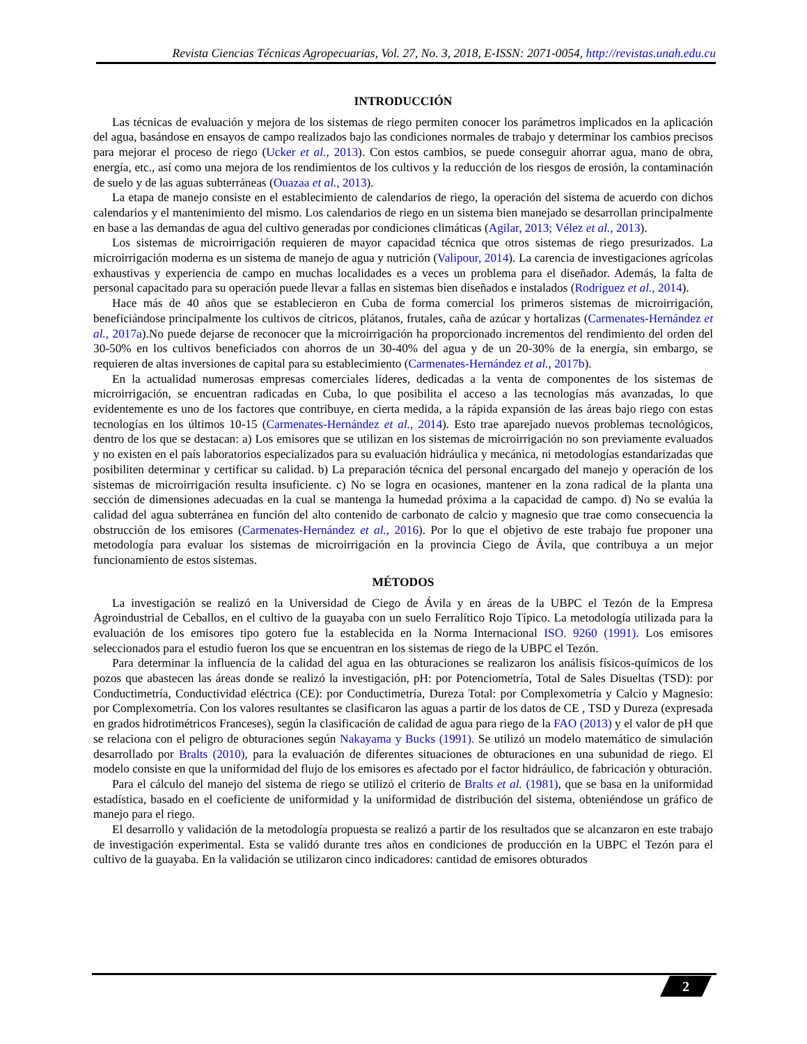Revista Ciencias Técnicas Agropecuarias, Vol. 27, No. 3, 2018, E-ISSN: 2071-0054, http://revistas.unah.edu.cu
INTRODUCCIÓN
Las técnicas de evaluación y mejora de los sistemas de riego permiten conocer los parámetros implicados en la aplicación del agua, basándose en ensayos de campo realizados bajo las condiciones normales de trabajo y determinar los cambios precisos para mejorar el proceso de riego (Ucker et al., 2013). Con estos cambios, se puede conseguir ahorrar agua, mano de obra, energía, etc., así como una mejora de los rendimientos de los cultivos y la reducción de los riesgos de erosión, la contaminación de suelo y de las aguas subterráneas (Ouazaa et al., 2013).
La etapa de manejo consiste en el establecimiento de calendarios de riego, la operación del sistema de acuerdo con dichos calendarios y el mantenimiento del mismo. Los calendarios de riego en un sistema bien manejado se desarrollan principalmente en base a las demandas de agua del cultivo generadas por condiciones climáticas (Agilar, 2013; Vélez et al., 2013).
Los sistemas de microirrigación requieren de mayor capacidad técnica que otros sistemas de riego presurizados. La microirrigación moderna es un sistema de manejo de agua y nutrición (Valipour, 2014). La carencia de investigaciones agrícolas exhaustivas y experiencia de campo en muchas localidades es a veces un problema para el diseñador. Además, la falta de personal capacitado para su operación puede llevar a fallas en sistemas bien diseñados e instalados (Rodríguez et al., 2014).
Hace más de 40 años que se establecieron en Cuba de forma comercial los primeros sistemas de microirrigación, beneficiándose principalmente los cultivos de cítricos, plátanos, frutales, caña de azúcar y hortalizas (Carmenates-Hernández et al., 2017a).No puede dejarse de reconocer que la microirrigación ha proporcionado incrementos del rendimiento del orden del 30-50% en los cultivos beneficiados con ahorros de un 30-40% del agua y de un 20-30% de la energía, sin embargo, se requieren de altas inversiones de capital para su establecimiento (Carmenates-Hernández et al., 2017b).
En la actualidad numerosas empresas comerciales líderes, dedicadas a la venta de componentes de los sistemas de microirrigación, se encuentran radicadas en Cuba, lo que posibilita el acceso a las tecnologías más avanzadas, lo que evidentemente es uno de los factores que contribuye, en cierta medida, a la rápida expansión de las áreas bajo riego con estas tecnologías en los últimos 10-15 (Carmenates-Hernández et al., 2014). Esto trae aparejado nuevos problemas tecnológicos, dentro de los que se destacan: a) Los emisores que se utilizan en los sistemas de microirrigación no son previamente evaluados y no existen en el país laboratorios especializados para su evaluación hidráulica y mecánica, ni metodologías estandarizadas que posibiliten determinar y certificar su calidad. b) La preparación técnica del personal encargado del manejo y operación de los sistemas de microirrigación resulta insuficiente. c) No se logra en ocasiones, mantener en la zona radical de la planta una sección de dimensiones adecuadas en la cual se mantenga la humedad próxima a la capacidad de campo. d) No se evalúa la calidad del agua subterránea en función del alto contenido de carbonato de calcio y magnesio que trae como consecuencia la obstrucción de los emisores (Carmenates-Hernández et al., 2016). Por lo que el objetivo de este trabajo fue proponer una metodología para evaluar los sistemas de microirrigación en la provincia Ciego de Ávila, que contribuya a un mejor funcionamiento de estos sistemas.
MÉTODOS
La investigación se realizó en la Universidad de Ciego de Ávila y en áreas de la UBPC el Tezón de la Empresa Agroindustrial de Ceballos, en el cultivo de la guayaba con un suelo Ferralítico Rojo Típico. La metodología utilizada para la evaluación de los emisores tipo gotero fue la establecida en la Norma Internacional ISO. 9260 (1991). Los emisores seleccionados para el estudio fueron los que se encuentran en los sistemas de riego de la UBPC el Tezón.
Para determinar la influencia de la calidad del agua en las obturaciones se realizaron los análisis físicos-químicos de los pozos que abastecen las áreas donde se realizó la investigación, pH: por Potenciometría, Total de Sales Disueltas (TSD): por Conductimetría, Conductividad eléctrica (CE): por Conductimetría, Dureza Total: por Complexometría y Calcio y Magnesio: por Complexometría. Con los valores resultantes se clasificaron las aguas a partir de los datos de CE , TSD y Dureza (expresada en grados hidrotimétricos Franceses), según la clasificación de calidad de agua para riego de la FAO (2013) y el valor de pH que se relaciona con el peligro de obturaciones según Nakayama y Bucks (1991). Se utilizó un modelo matemático de simulación desarrollado por Bralts (2010), para la evaluación de diferentes situaciones de obturaciones en una subunidad de riego. El modelo consiste en que la uniformidad del flujo de los emisores es afectado por el factor hidráulico, de fabricación y obturación.
Para el cálculo del manejo del sistema de riego se utilizó el criterio de Bralts et al. (1981), que se basa en la uniformidad estadística, basado en el coeficiente de uniformidad y la uniformidad de distribución del sistema, obteniéndose un gráfico de manejo para el riego.
El desarrollo y validación de la metodología propuesta se realizó a partir de los resultados que se alcanzaron en este trabajo de investigación experimental. Esta se validó durante tres años en condiciones de producción en la UBPC el Tezón para el cultivo de la guayaba. En la validación se utilizaron cinco indicadores: cantidad de emisores obturados
2